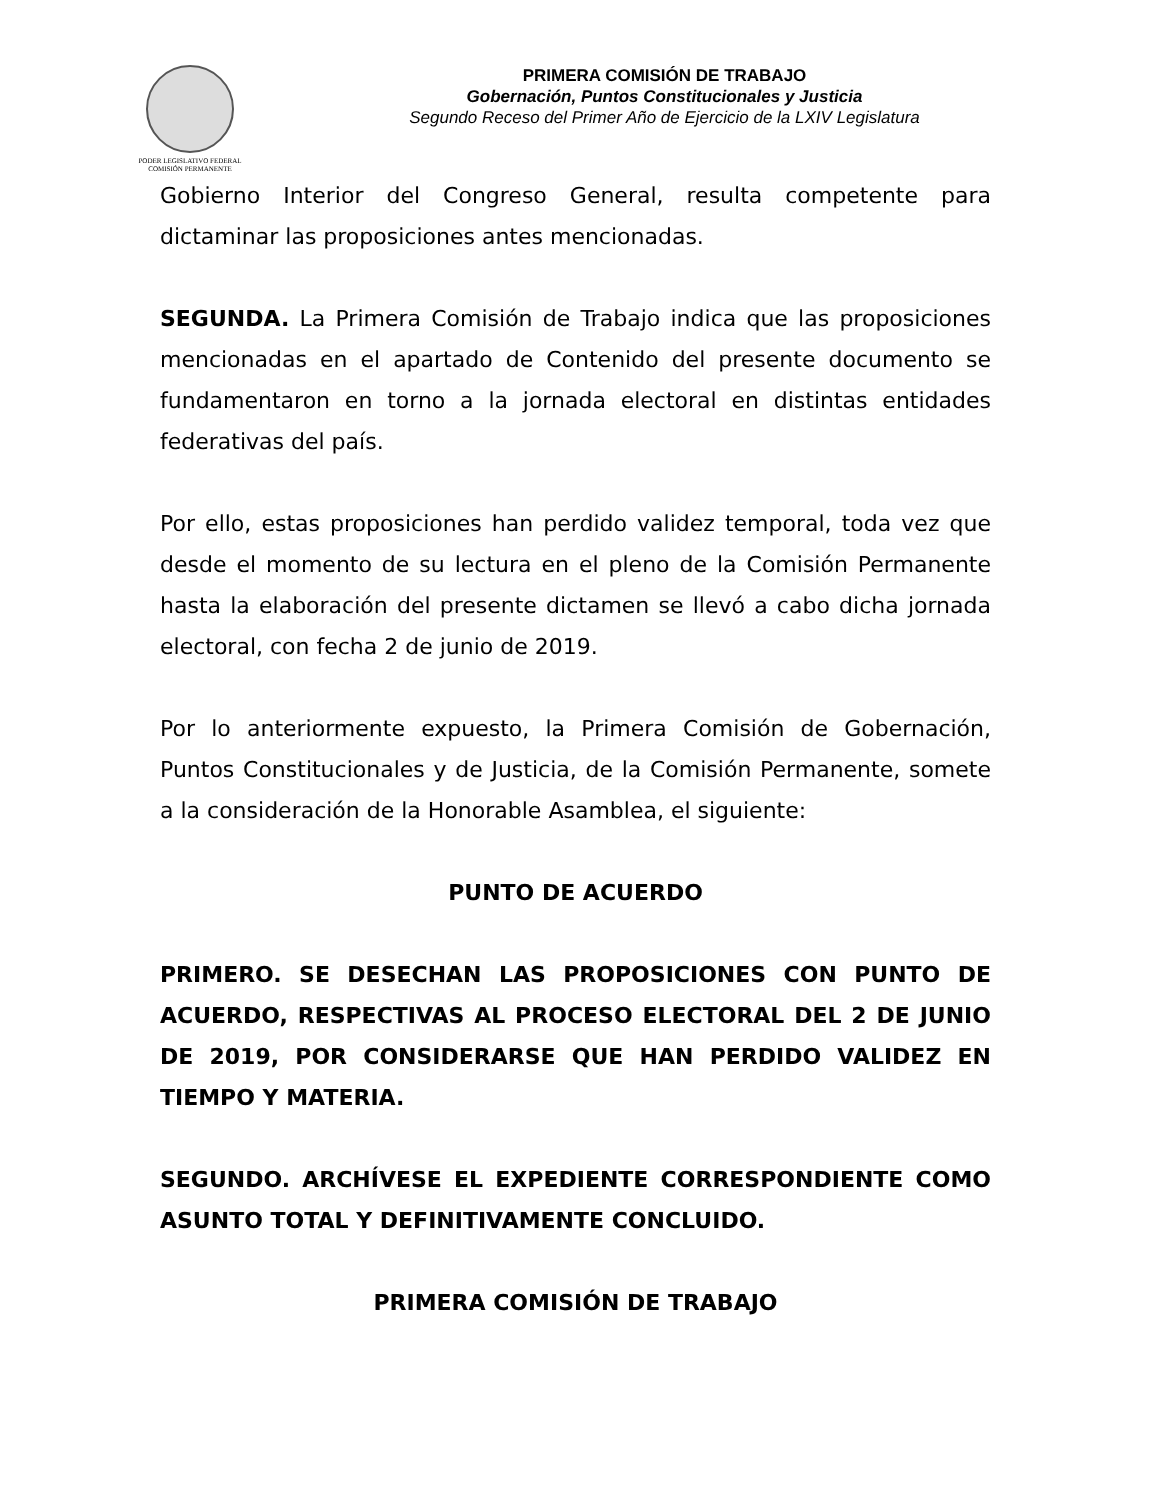PODER LEGISLATIVO FEDERAL
COMISIÓN PERMANENTE
PRIMERA COMISIÓN DE TRABAJO
Gobernación, Puntos Constitucionales y Justicia
Segundo Receso del Primer Año de Ejercicio de la LXIV Legislatura
Gobierno Interior del Congreso General, resulta competente para dictaminar las proposiciones antes mencionadas.
SEGUNDA. La Primera Comisión de Trabajo indica que las proposiciones mencionadas en el apartado de Contenido del presente documento se fundamentaron en torno a la jornada electoral en distintas entidades federativas del país.
Por ello, estas proposiciones han perdido validez temporal, toda vez que desde el momento de su lectura en el pleno de la Comisión Permanente hasta la elaboración del presente dictamen se llevó a cabo dicha jornada electoral, con fecha 2 de junio de 2019.
Por lo anteriormente expuesto, la Primera Comisión de Gobernación, Puntos Constitucionales y de Justicia, de la Comisión Permanente, somete a la consideración de la Honorable Asamblea, el siguiente:
PUNTO DE ACUERDO
PRIMERO. SE DESECHAN LAS PROPOSICIONES CON PUNTO DE ACUERDO, RESPECTIVAS AL PROCESO ELECTORAL DEL 2 DE JUNIO DE 2019, POR CONSIDERARSE QUE HAN PERDIDO VALIDEZ EN TIEMPO Y MATERIA.
SEGUNDO. ARCHÍVESE EL EXPEDIENTE CORRESPONDIENTE COMO ASUNTO TOTAL Y DEFINITIVAMENTE CONCLUIDO.
PRIMERA COMISIÓN DE TRABAJO